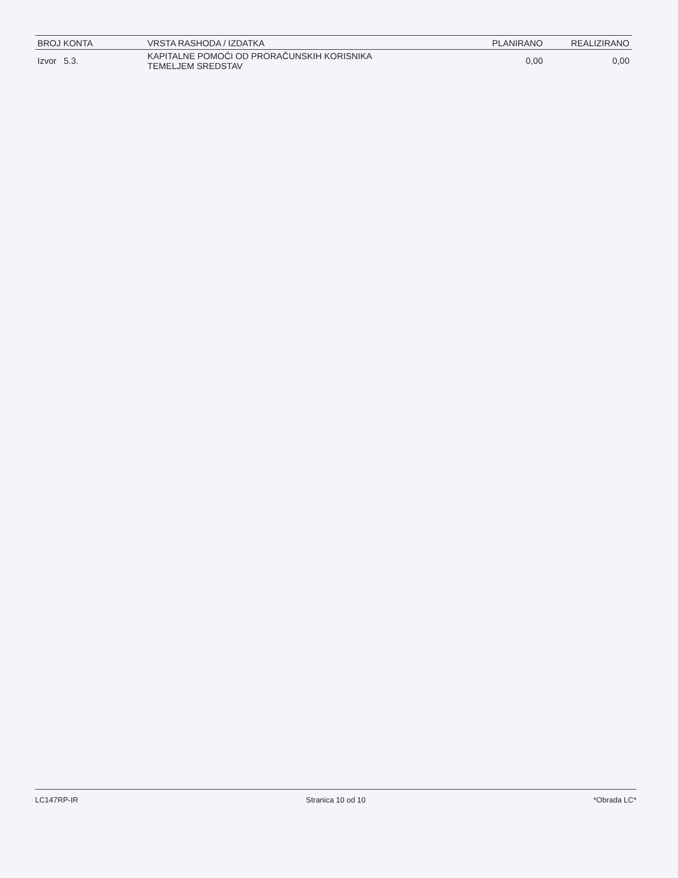| BROJ KONTA | VRSTA RASHODA / IZDATKA | PLANIRANO | REALIZIRANO |
| --- | --- | --- | --- |
| Izvor 5.3. | KAPITALNE POMOĆI OD PRORAČUNSKIH KORISNIKA TEMELJEM SREDSTAV | 0,00 | 0,00 |
LC147RP-IR Stranica 10 od 10 *Obrada LC*